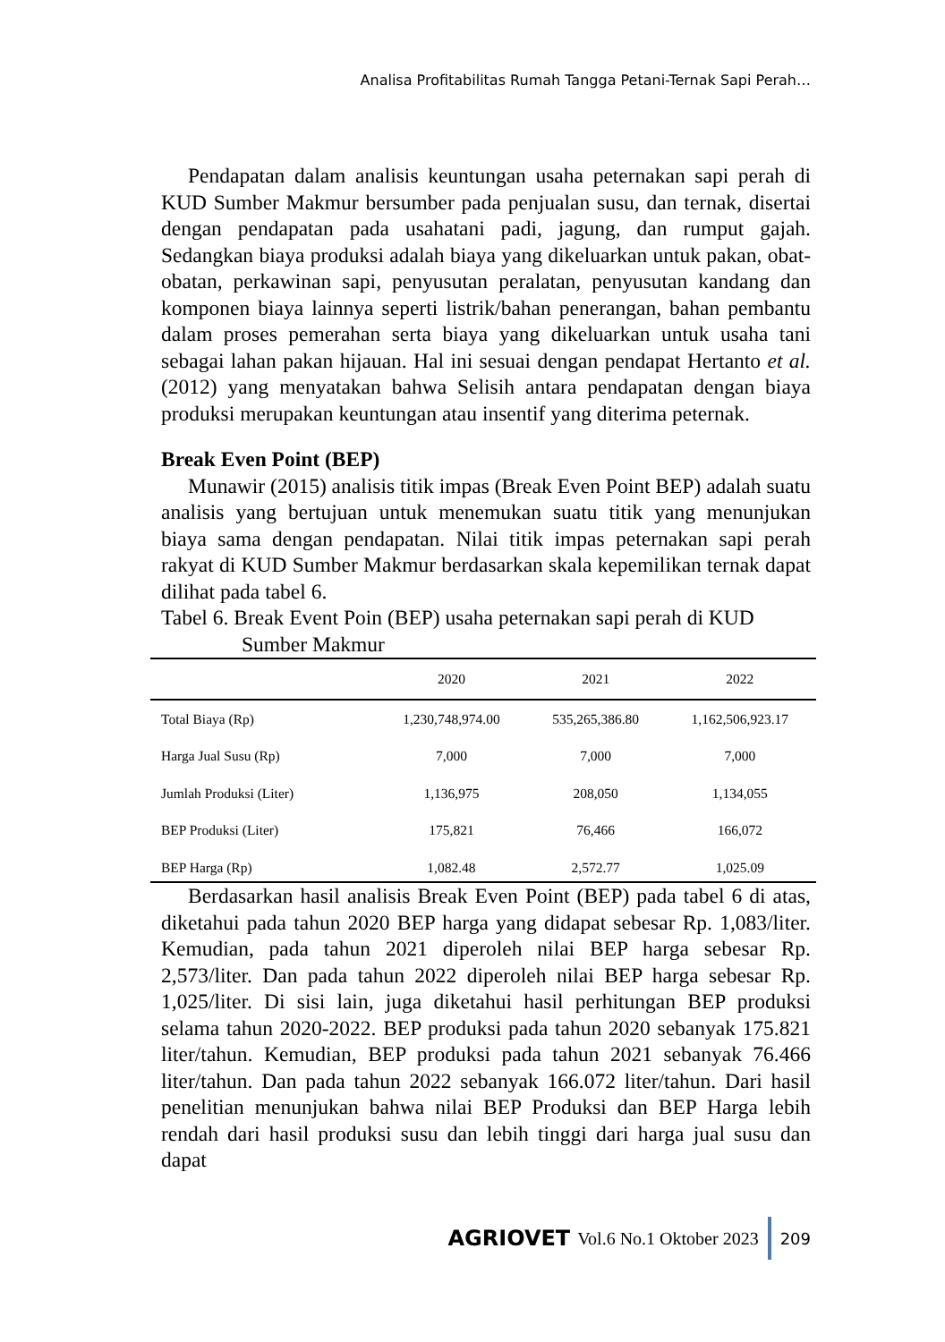Analisa Profitabilitas Rumah Tangga Petani-Ternak Sapi Perah…
Pendapatan dalam analisis keuntungan usaha peternakan sapi perah di KUD Sumber Makmur bersumber pada penjualan susu, dan ternak, disertai dengan pendapatan pada usahatani padi, jagung, dan rumput gajah. Sedangkan biaya produksi adalah biaya yang dikeluarkan untuk pakan, obat-obatan, perkawinan sapi, penyusutan peralatan, penyusutan kandang dan komponen biaya lainnya seperti listrik/bahan penerangan, bahan pembantu dalam proses pemerahan serta biaya yang dikeluarkan untuk usaha tani sebagai lahan pakan hijauan. Hal ini sesuai dengan pendapat Hertanto et al. (2012) yang menyatakan bahwa Selisih antara pendapatan dengan biaya produksi merupakan keuntungan atau insentif yang diterima peternak.
Break Even Point (BEP)
Munawir (2015) analisis titik impas (Break Even Point BEP) adalah suatu analisis yang bertujuan untuk menemukan suatu titik yang menunjukan biaya sama dengan pendapatan. Nilai titik impas peternakan sapi perah rakyat di KUD Sumber Makmur berdasarkan skala kepemilikan ternak dapat dilihat pada tabel 6.
Tabel 6. Break Event Poin (BEP) usaha peternakan sapi perah di KUD
Sumber Makmur
| | 2020 | 2021 | 2022 |
| --- | --- | --- | --- |
| Total Biaya (Rp) | 1,230,748,974.00 | 535,265,386.80 | 1,162,506,923.17 |
| Harga Jual Susu (Rp) | 7,000 | 7,000 | 7,000 |
| Jumlah Produksi (Liter) | 1,136,975 | 208,050 | 1,134,055 |
| BEP Produksi (Liter) | 175,821 | 76,466 | 166,072 |
| BEP Harga (Rp) | 1,082.48 | 2,572.77 | 1,025.09 |
Berdasarkan hasil analisis Break Even Point (BEP) pada tabel 6 di atas, diketahui pada tahun 2020 BEP harga yang didapat sebesar Rp. 1,083/liter. Kemudian, pada tahun 2021 diperoleh nilai BEP harga sebesar Rp. 2,573/liter. Dan pada tahun 2022 diperoleh nilai BEP harga sebesar Rp. 1,025/liter. Di sisi lain, juga diketahui hasil perhitungan BEP produksi selama tahun 2020-2022. BEP produksi pada tahun 2020 sebanyak 175.821 liter/tahun. Kemudian, BEP produksi pada tahun 2021 sebanyak 76.466 liter/tahun. Dan pada tahun 2022 sebanyak 166.072 liter/tahun. Dari hasil penelitian menunjukan bahwa nilai BEP Produksi dan BEP Harga lebih rendah dari hasil produksi susu dan lebih tinggi dari harga jual susu dan dapat
AGRIOVET Vol.6 No.1 Oktober 2023
209